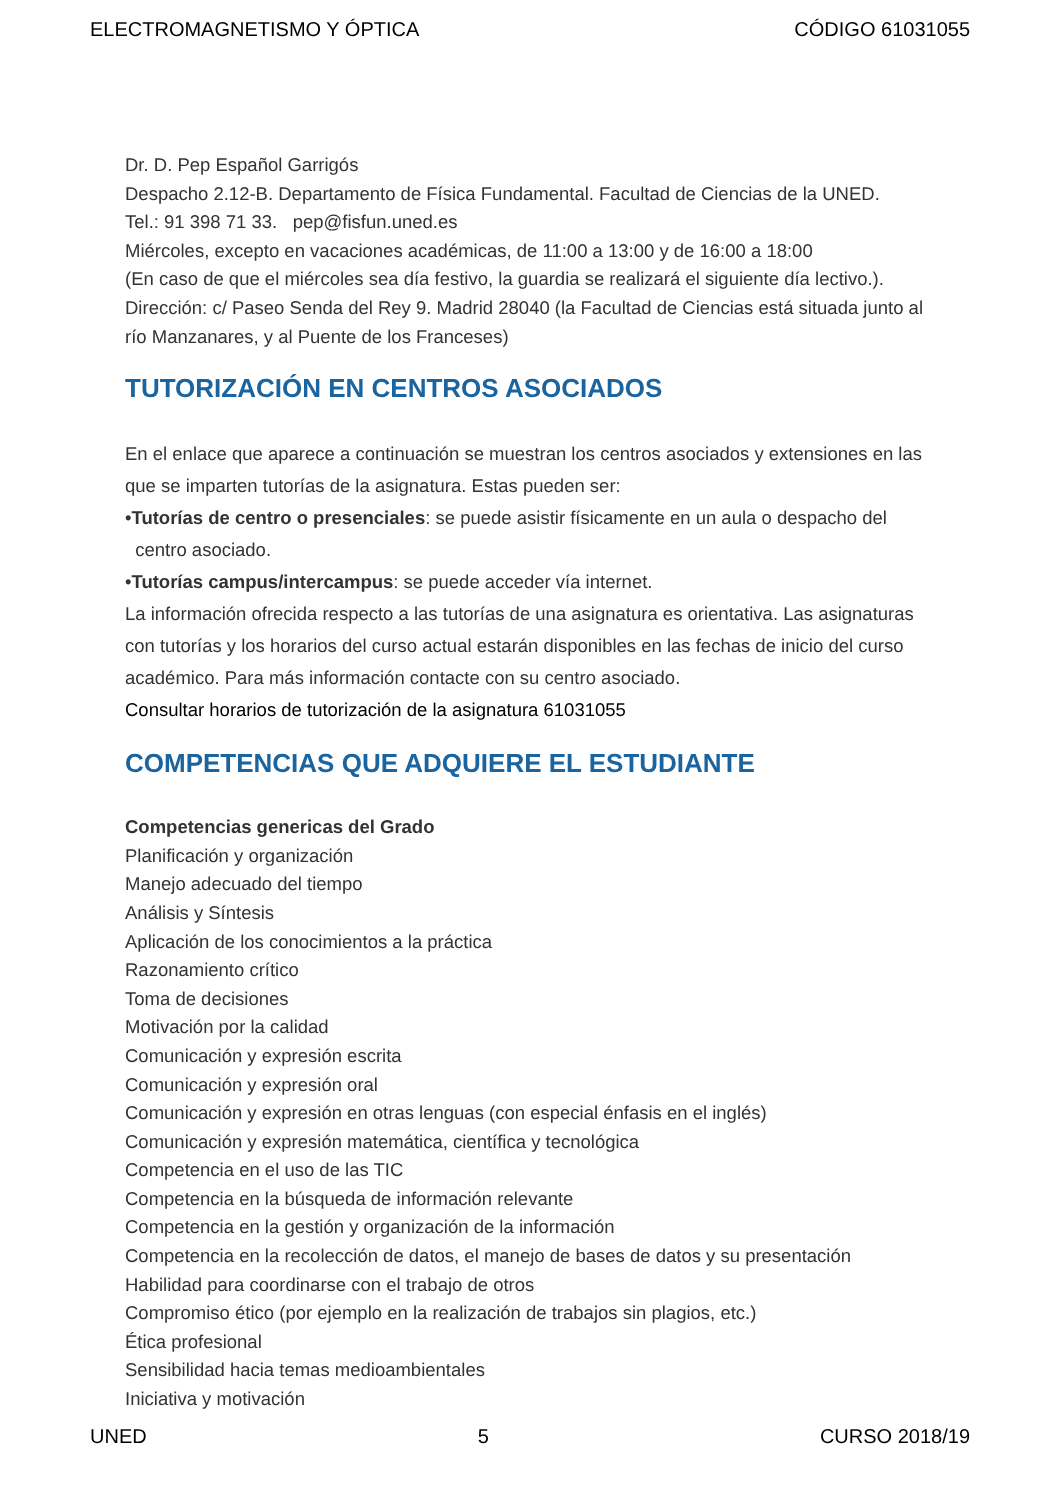ELECTROMAGNETISMO Y ÓPTICA CÓDIGO 61031055
Dr. D. Pep Español Garrigós
Despacho 2.12-B. Departamento de Física Fundamental. Facultad de Ciencias de la UNED.
Tel.: 91 398 71 33. pep@fisfun.uned.es
Miércoles, excepto en vacaciones académicas, de 11:00 a 13:00 y de 16:00 a 18:00
(En caso de que el miércoles sea día festivo, la guardia se realizará el siguiente día lectivo.).
Dirección: c/ Paseo Senda del Rey 9. Madrid 28040 (la Facultad de Ciencias está situada junto al río Manzanares, y al Puente de los Franceses)
TUTORIZACIÓN EN CENTROS ASOCIADOS
En el enlace que aparece a continuación se muestran los centros asociados y extensiones en las que se imparten tutorías de la asignatura. Estas pueden ser:
•Tutorías de centro o presenciales: se puede asistir físicamente en un aula o despacho del
centro asociado.
•Tutorías campus/intercampus: se puede acceder vía internet.
La información ofrecida respecto a las tutorías de una asignatura es orientativa. Las asignaturas con tutorías y los horarios del curso actual estarán disponibles en las fechas de inicio del curso académico. Para más información contacte con su centro asociado.
Consultar horarios de tutorización de la asignatura 61031055
COMPETENCIAS QUE ADQUIERE EL ESTUDIANTE
Competencias genericas del Grado
Planificación y organización
Manejo adecuado del tiempo
Análisis y Síntesis
Aplicación de los conocimientos a la práctica
Razonamiento crítico
Toma de decisiones
Motivación por la calidad
Comunicación y expresión escrita
Comunicación y expresión oral
Comunicación y expresión en otras lenguas (con especial énfasis en el inglés)
Comunicación y expresión matemática, científica y tecnológica
Competencia en el uso de las TIC
Competencia en la búsqueda de información relevante
Competencia en la gestión y organización de la información
Competencia en la recolección de datos, el manejo de bases de datos y su presentación
Habilidad para coordinarse con el trabajo de otros
Compromiso ético (por ejemplo en la realización de trabajos sin plagios, etc.)
Ética profesional
Sensibilidad hacia temas medioambientales
Iniciativa y motivación
UNED 5 CURSO 2018/19